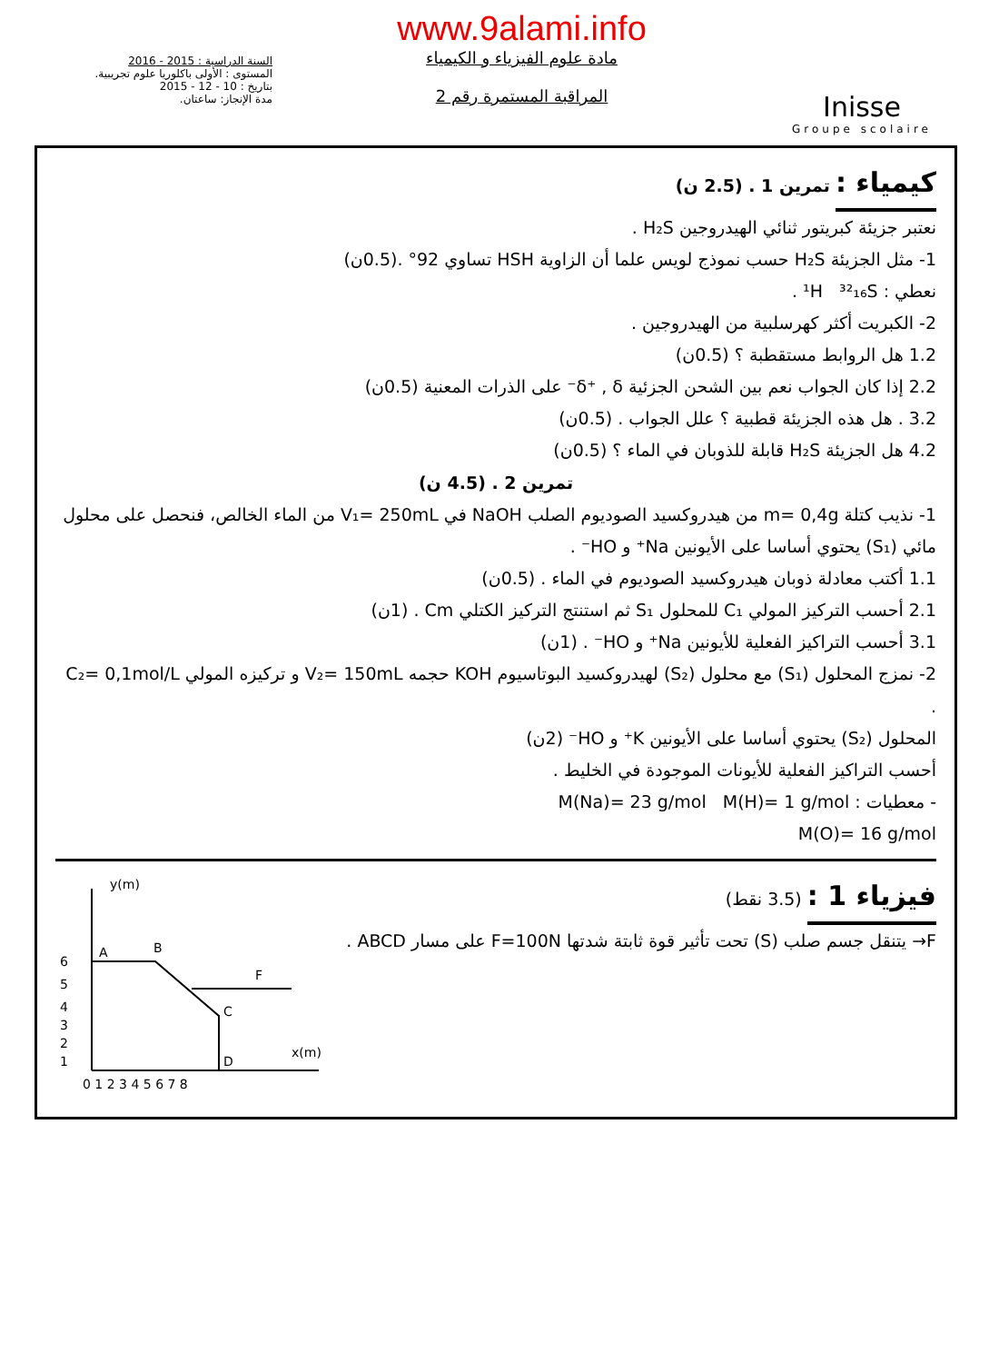السنة الدراسية : 2015 - 2016
المستوى : الأولى باكلوريا علوم تجريبية.
بتاريخ : 10 - 12 - 2015
مدة الإنجاز: ساعتان.
www.9alami.info
مادة علوم الفيزياء و الكيمياء
المراقبة المستمرة رقم 2
Inisse
Groupe scolaire
كيمياء :
تمرين 1 . (2.5 ن)
نعتبر جزيئة كبريتور ثنائي الهيدروجين H₂S .
1- مثل الجزيئة H₂S حسب نموذج لويس علما أن الزاوية HSH تساوي 92° .(0.5ن)
نعطي : ¹H ³²₁₆S .
2- الكبريت أكثر كهرسلبية من الهيدروجين .
1.2 هل الروابط مستقطبة ؟ (0.5ن)
2.2 إذا كان الجواب نعم بين الشحن الجزئية δ⁺ , δ⁻ على الذرات المعنية (0.5ن)
3.2 . هل هذه الجزيئة قطبية ؟ علل الجواب . (0.5ن)
4.2 هل الجزيئة H₂S قابلة للذوبان في الماء ؟ (0.5ن)
تمرين 2 . (4.5 ن)
1- نذيب كتلة m= 0,4g من هيدروكسيد الصوديوم الصلب NaOH في V₁= 250mL من الماء الخالص، فنحصل على محلول مائي (S₁) يحتوي أساسا على الأيونين Na⁺ و HO⁻ .
1.1 أكتب معادلة ذوبان هيدروكسيد الصوديوم في الماء . (0.5ن)
2.1 أحسب التركيز المولي C₁ للمحلول S₁ ثم استنتج التركيز الكتلي Cm . (1ن)
3.1 أحسب التراكيز الفعلية للأيونين Na⁺ و HO⁻ . (1ن)
2- نمزج المحلول (S₁) مع محلول (S₂) لهيدروكسيد البوتاسيوم KOH حجمه V₂= 150mL و تركيزه المولي C₂= 0,1mol/L .
المحلول (S₂) يحتوي أساسا على الأيونين K⁺ و HO⁻ (2ن)
أحسب التراكيز الفعلية للأيونات الموجودة في الخليط .
- معطيات : M(Na)= 23 g/mol M(H)= 1 g/mol
M(O)= 16 g/mol
فيزياء 1 :
(3.5 نقط)
F→ يتنقل جسم صلب (S) تحت تأثير قوة ثابتة شدتها F=100N على مسار ABCD .
A
B
C
D
F
y(m)
x(m)
0 1 2 3 4 5 6 7 8
6
5
4
3
2
1